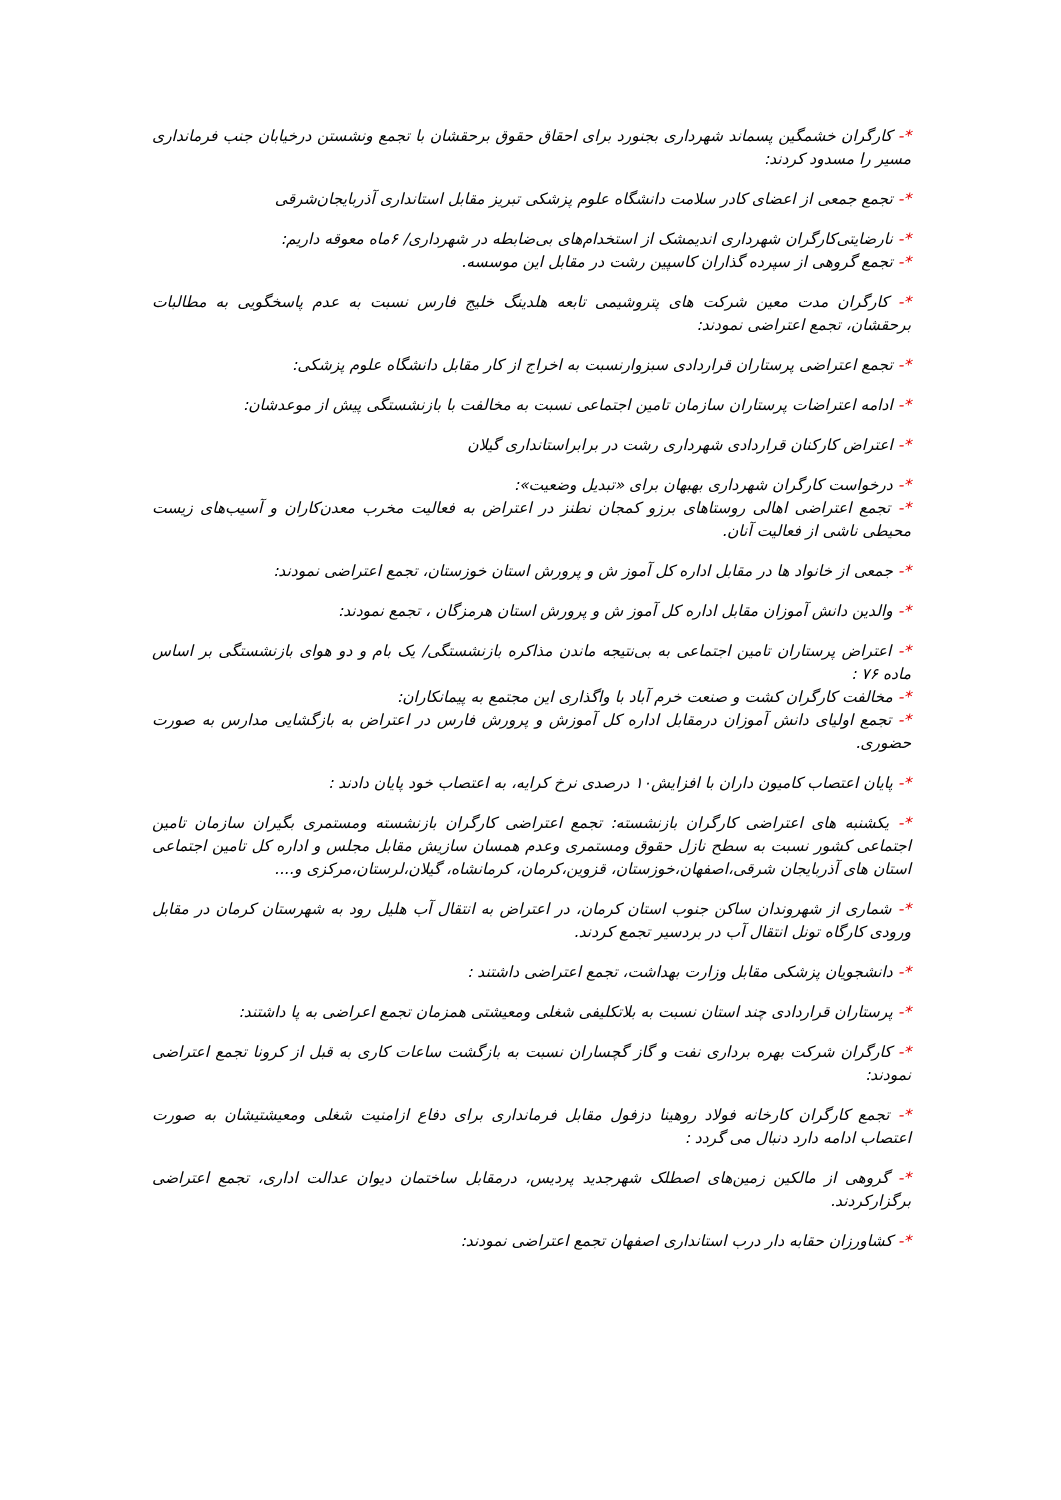*- کارگران خشمگین پسماند شهرداری بجنورد برای احقاق حقوق برحقشان با تجمع ونشستن درخیابان جنب فرمانداری مسیر را مسدود کردند:
*- تجمع جمعی از اعضای کادر سلامت دانشگاه علوم پزشکی تبریز مقابل استانداری آذربایجان‌شرقی
*- نارضایتی‌کارگران شهرداری اندیمشک از استخدام‌های بی‌ضابطه در شهرداری/ ۶ماه معوقه داریم:
*- تجمع گروهی از سپرده گذاران کاسپین رشت در مقابل این موسسه.
*- کارگران مدت معین شرکت های پتروشیمی تابعه هلدینگ خلیج فارس نسبت به عدم پاسخگویی به مطالبات برحقشان، تجمع اعتراضی نمودند:
*- تجمع اعتراضی پرستاران قراردادی سبزوارنسبت به اخراج از کار مقابل دانشگاه علوم پزشکی:
*- ادامه اعتراضات پرستاران سازمان تامین اجتماعی نسبت به مخالفت با بازنشستگی پیش از موعدشان:
*- اعتراض کارکنان قراردادی شهرداری رشت در برابراستانداری گیلان
*- درخواست کارگران شهرداری بهبهان برای «تبدیل وضعیت»:
*- تجمع اعتراضی اهالی روستاهای برزو کمجان نطنز در اعتراض به فعالیت مخرب معدن‌کاران و آسیب‌های زیست محیطی ناشی از فعالیت آنان.
*- جمعی از خانواد ها در مقابل اداره کل آموز ش و پرورش استان خوزستان، تجمع اعتراضی نمودند:
*- والدین دانش آموزان مقابل اداره کل آموز ش و پرورش استان هرمزگان ، تجمع نمودند:
*- اعتراض پرستاران تامین اجتماعی به بی‌نتیجه ماندن مذاکره بازنشستگی/ یک بام و دو هوای بازنشستگی بر اساس ماده ۷۶ :
*- مخالفت کارگران کشت و صنعت خرم آباد با واگذاری این مجتمع به پیمانکاران:
*- تجمع اولیای دانش آموزان درمقابل اداره کل آموزش و پرورش فارس در اعتراض به بازگشایی مدارس به صورت حضوری.
*- پایان اعتصاب کامیون داران با افزایش۱۰ درصدی نرخ کرایه، به اعتصاب خود پایان دادند :
*- یکشنبه های اعتراضی کارگران بازنشسته: تجمع اعتراضی کارگران بازنشسته ومستمری بگیران سازمان تامین اجتماعی کشور نسبت به سطح نازل حقوق ومستمری وعدم همسان سازیش مقابل مجلس و اداره کل تامین اجتماعی استان های آذربایجان شرقی،اصفهان،خوزستان، قزوین،کرمان، کرمانشاه، گیلان،لرستان،مرکزی و....
*- شماری از شهروندان ساکن جنوب استان کرمان، در اعتراض به انتقال آب هلیل رود به شهرستان کرمان در مقابل ورودی کارگاه تونل انتقال آب در بردسیر تجمع کردند.
*- دانشجویان پزشکی مقابل وزارت بهداشت، تجمع اعتراضی داشتند :
*- پرستاران قراردادی چند استان نسبت به بلاتکلیفی شغلی ومعیشتی همزمان تجمع اعراضی به پا داشتند:
*- کارگران شرکت بهره برداری نفت و گاز گچساران نسبت به بازگشت ساعات کاری به قبل از کرونا تجمع اعتراضی نمودند:
*- تجمع کارگران کارخانه فولاد روهینا دزفول مقابل فرمانداری برای دفاع ازامنیت شغلی ومعیشتیشان به صورت اعتصاب ادامه دارد دنبال می گردد :
*- گروهی از مالکین زمین‌های اصطلک شهرجدید پردیس، درمقابل ساختمان دیوان عدالت اداری، تجمع اعتراضی برگزارکردند.
*- کشاورزان حقابه دار درب استانداری اصفهان تجمع اعتراضی نمودند: